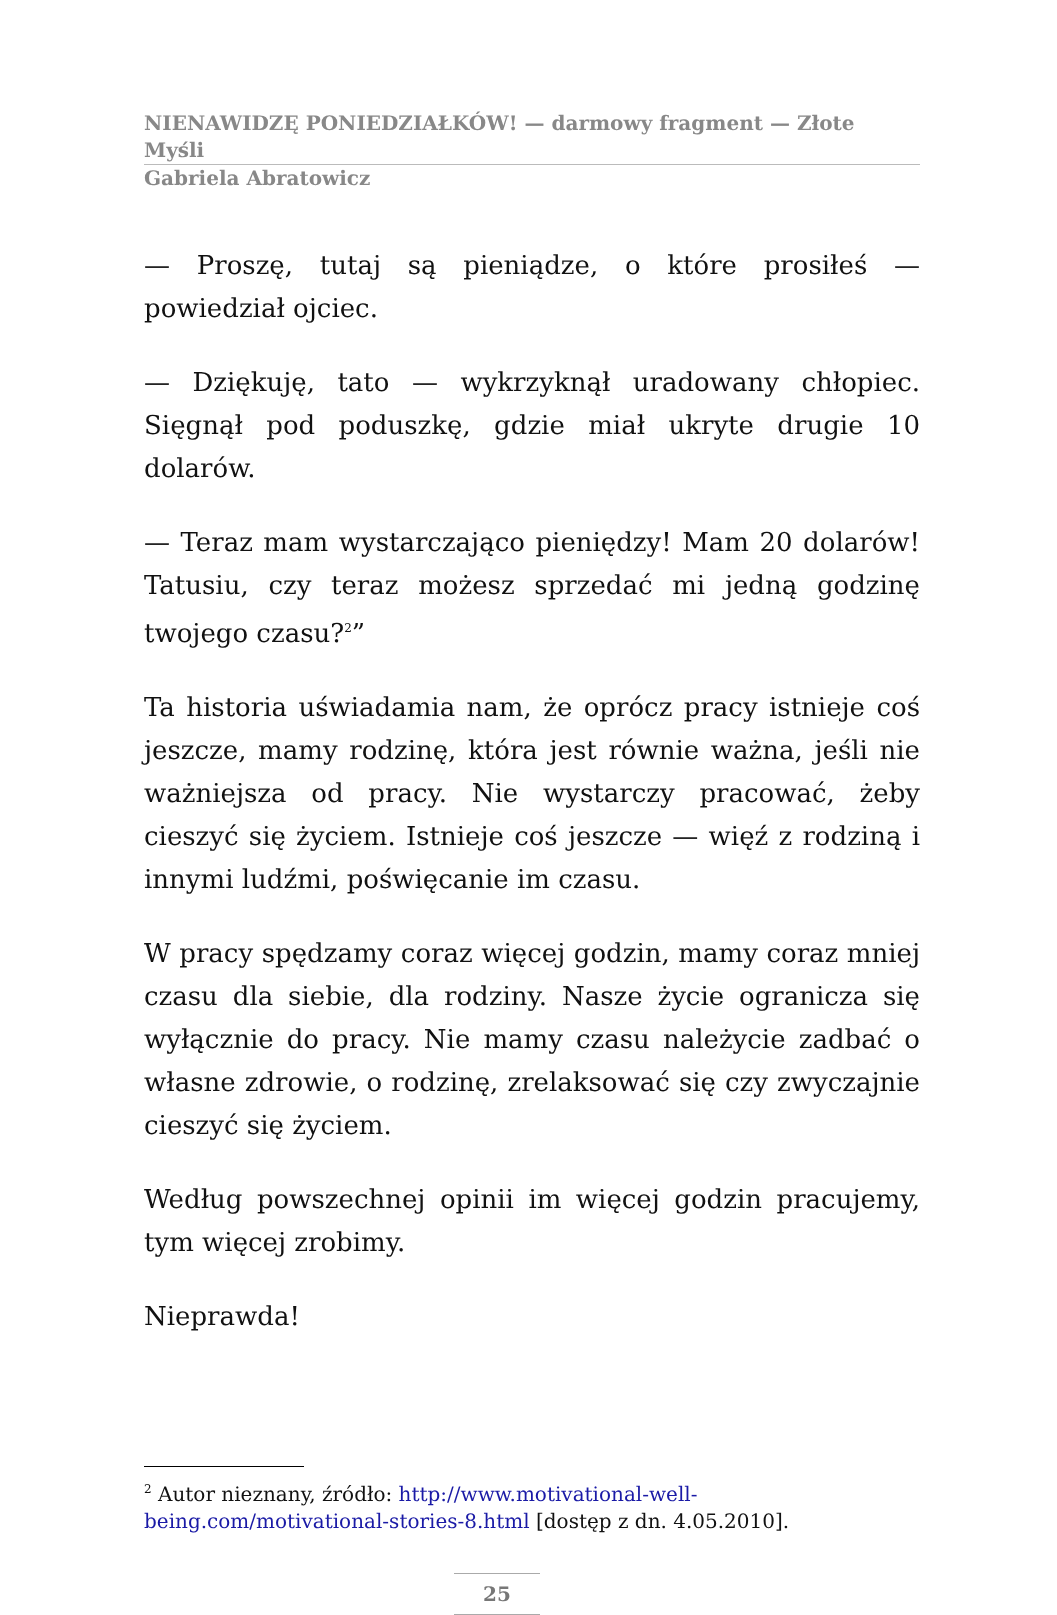NIENAWIDZĘ PONIEDZIAŁKÓW! — darmowy fragment — Złote Myśli
Gabriela Abratowicz
— Proszę, tutaj są pieniądze, o które prosiłeś — powiedział ojciec.
— Dziękuję, tato — wykrzyknął uradowany chłopiec. Sięgnął pod poduszkę, gdzie miał ukryte drugie 10 dolarów.
— Teraz mam wystarczająco pieniędzy! Mam 20 dolarów! Tatusiu, czy teraz możesz sprzedać mi jedną godzinę twojego czasu?<sup>2</sup>”
Ta historia uświadamia nam, że oprócz pracy istnieje coś jeszcze, mamy rodzinę, która jest równie ważna, jeśli nie ważniejsza od pracy. Nie wystarczy pracować, żeby cieszyć się życiem. Istnieje coś jeszcze — więź z rodziną i innymi ludźmi, poświęcanie im czasu.
W pracy spędzamy coraz więcej godzin, mamy coraz mniej czasu dla siebie, dla rodziny. Nasze życie ogranicza się wyłącznie do pracy. Nie mamy czasu należycie zadbać o własne zdrowie, o rodzinę, zrelaksować się czy zwyczajnie cieszyć się życiem.
Według powszechnej opinii im więcej godzin pracujemy, tym więcej zrobimy.
Nieprawda!
<sup>2</sup> Autor nieznany, źródło: http://www.motivational-well-being.com/motivational-stories-8.html [dostęp z dn. 4.05.2010].
25